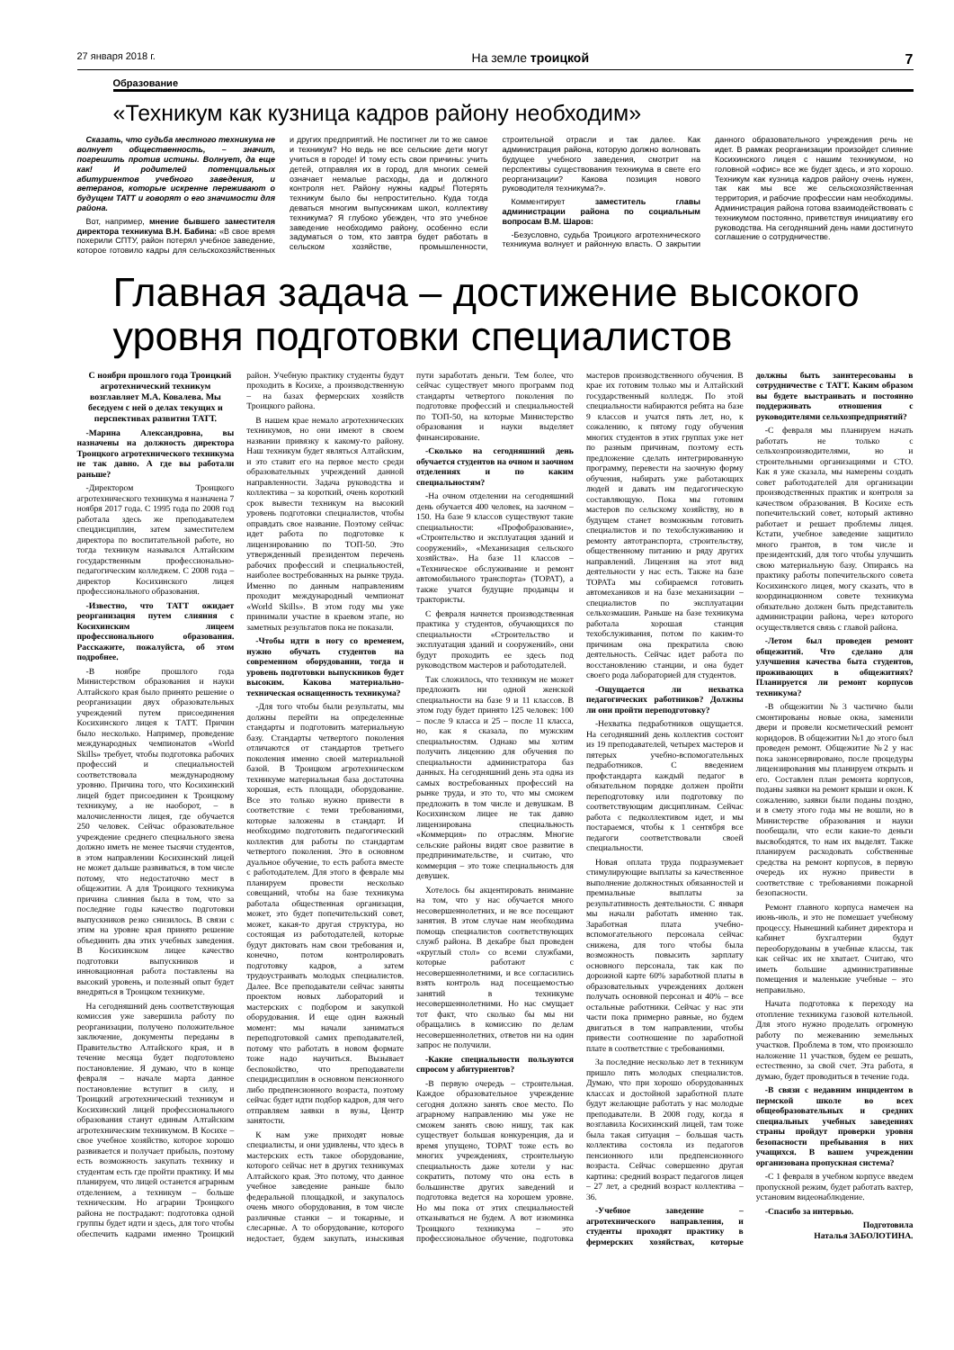27 января 2018 г. На земле троицкой 7
Образование
«Техникум как кузница кадров району необходим»
Сказать, что судьба местного техникума не волнует общественность, – значит, погрешить против истины. Волнует, да еще как! И родителей потенциальных абитуриентов учебного заведения, и ветеранов, которые искренне переживают о будущем ТАТТ и говорят о его значимости для района.
Вот, например, мнение бывшего заместителя директора техникума В.Н. Бабина: «В свое время похерили СПТУ, район потерял учебное заведение, которое готовило кадры для сельскохозяйственных и других предприятий. Не постигнет ли то же самое и техникум? Но ведь не все сельские дети могут учиться в городе! И тому есть свои причины: учить детей, отправляя их в город, для многих семей означает немалые расходы, да и должного контроля нет. Району нужны кадры! Потерять техникум было бы непростительно. Куда тогда деваться многим выпускникам школ, коллективу техникума? Я глубоко убежден, что это учебное заведение необходимо району, особенно если задуматься о том, кто завтра будет работать в сельском хозяйстве, промышленности, строительной отрасли и так далее. Как администрация района, которую должно волновать будущее учебного заведения, смотрит на перспективы существования техникума в свете его реорганизации? Какова позиция нового руководителя техникума?».
Комментирует заместитель главы администрации района по социальным вопросам В.М. Шаров:
-Безусловно, судьба Троицкого агротехнического техникума волнует и районную власть. О закрытии данного образовательного учреждения речь не идет. В рамках реорганизации произойдет слияние Косихинского лицея с нашим техникумом, но головной «офис» все же будет здесь, и это хорошо. Техникум как кузница кадров району очень нужен, так как мы все же сельскохозяйственная территория, и рабочие профессии нам необходимы. Администрация района готова взаимодействовать с техникумом постоянно, приветствуя инициативу его руководства. На сегодняшний день нами достигнуто соглашение о сотрудничестве.
Главная задача – достижение высокого уровня подготовки специалистов
С ноября прошлого года Троицкий агротехнический техникум возглавляет М.А. Ковалева. Мы беседуем с ней о делах текущих и перспективах развития ТАТТ.
-Марина Александровна, вы назначены на должность директора Троицкого агротехнического техникума не так давно. А где вы работали раньше?
-Директором Троицкого агротехнического техникума я назначена 7 ноября 2017 года. С 1995 года по 2008 год работала здесь же преподавателем спецдисциплин, затем заместителем директора по воспитательной работе, но тогда техникум назывался Алтайским государственным профессионально-педагогическим колледжем. С 2008 года – директор Косихинского лицея профессионального образования.
-Известно, что ТАТТ ожидает реорганизация путем слияния с Косихинским лицеем профессионального образования. Расскажите, пожалуйста, об этом подробнее.
-В ноябре прошлого года Министерством образования и науки Алтайского края было принято решение о реорганизации двух образовательных учреждений путем присоединения Косихинского лицея к ТАТТ. Причин было несколько. Например, проведение международных чемпионатов «World Skills» требует, чтобы подготовка рабочих профессий и специальностей соответствовала международному уровню. Причина того, что Косихинский лицей будет присоединен к Троицкому техникуму, а не наоборот, – в малочисленности лицея, где обучается 250 человек. Сейчас образовательное учреждение среднего специального звена должно иметь не менее тысячи студентов, в этом направлении Косихинский лицей не может дальше развиваться, в том числе потому, что недостаточно мест в общежитии. А для Троицкого техникума причина слияния была в том, что за последние годы качество подготовки выпускников резко снизилось. В связи с этим на уровне края принято решение объединить два этих учебных заведения. В Косихинском лицее качество подготовки выпускников и инновационная работа поставлены на высокий уровень, и полезный опыт будет внедряться в Троицком техникуме.
На сегодняшний день соответствующая комиссия уже завершила работу по реорганизации, получено положительное заключение, документы переданы в Правительство Алтайского края, и в течение месяца будет подготовлено постановление. Я думаю, что в конце февраля – начале марта данное постановление вступит в силу, и Троицкий агротехнический техникум и Косихинский лицей профессионального образования станут единым Алтайским агротехническим техникумом. В Косихе – свое учебное хозяйство, которое хорошо развивается и получает прибыль, поэтому есть возможность закупать технику и студентам есть где пройти практику. И мы планируем, что лицей останется аграрным отделением, а техникум – больше техническим. Но аграрии Троицкого района не пострадают: подготовка одной группы будет идти и здесь, для того чтобы обеспечить кадрами именно Троицкий район. Учебную практику студенты будут проходить в Косихе, а производственную – на базах фермерских хозяйств Троицкого района.
В нашем крае немало агротехнических техникумов, но они имеют в своем названии привязку к какому-то району. Наш техникум будет являться Алтайским, и это ставит его на первое место среди образовательных учреждений данной направленности. Задача руководства и коллектива – за короткий, очень короткий срок вывести техникум на высокий уровень подготовки специалистов, чтобы оправдать свое название. Поэтому сейчас идет работа по подготовке к лицензированию по ТОП-50. Это утвержденный президентом перечень рабочих профессий и специальностей, наиболее востребованных на рынке труда. Именно по данным направлениям проходит международный чемпионат «World Skills». В этом году мы уже принимали участие в краевом этапе, но заметных результатов пока не показали.
-Чтобы идти в ногу со временем, нужно обучать студентов на современном оборудовании, тогда и уровень подготовки выпускников будет высоким. Какова материально-техническая оснащенность техникума?
-Для того чтобы были результаты, мы должны перейти на определенные стандарты и подготовить материальную базу. Стандарты четвертого поколения отличаются от стандартов третьего поколения именно своей материальной базой. В Троицком агротехническом техникуме материальная база достаточна хорошая, есть площади, оборудование. Все это только нужно привести в соответствие с теми требованиями, которые заложены в стандарт. И необходимо подготовить педагогический коллектив для работы по стандартам четвертого поколения. Это в основном дуальное обучение, то есть работа вместе с работодателем. Для этого в феврале мы планируем провести несколько совещаний, чтобы на базе техникума работала общественная организация, может, это будет попечительский совет, может, какая-то другая структура, но состоящая из работодателей, которые будут диктовать нам свои требования и, конечно, потом контролировать подготовку кадров, а затем трудоустраивать молодых специалистов. Далее. Все преподаватели сейчас заняты проектом новых лабораторий и мастерских с подбором и закупкой оборудования. И еще один важный момент: мы начали заниматься переподготовкой самих преподавателей, потому что работать в новом формате тоже надо научиться. Вызывает беспокойство, что преподаватели специдисциплин в основном пенсионного либо предпенсионного возраста, поэтому сейчас будет идти подбор кадров, для чего отправляем заявки в вузы, Центр занятости.
К нам уже приходят новые специалисты, и они удивлены, что здесь в мастерских есть такое оборудование, которого сейчас нет в других техникумах Алтайского края. Это потому, что данное учебное заведение раньше было федеральной площадкой, и закупалось очень много оборудования, в том числе различные станки – и токарные, и слесарные. А то оборудование, которого недостает, будем закупать, изыскивая пути заработать деньги. Тем более, что сейчас существует много программ под стандарты четвертого поколения по подготовке профессий и специальностей по ТОП-50, на которые Министерство образования и науки выделяет финансирование.
-Сколько на сегодняшний день обучается студентов на очном и заочном отделениях и по каким специальностям?
-На очном отделении на сегодняшний день обучается 400 человек, на заочном – 150. На базе 9 классов существуют такие специальности: «Профобразование», «Строительство и эксплуатация зданий и сооружений», «Механизация сельского хозяйства». На базе 11 классов – «Техническое обслуживание и ремонт автомобильного транспорта» (ТОРАТ), а также учатся будущие продавцы и трактористы.
С февраля начнется производственная практика у студентов, обучающихся по специальности «Строительство и эксплуатация зданий и сооружений», они будут проходить ее здесь под руководством мастеров и работодателей.
Так сложилось, что техникум не может предложить ни одной женской специальности на базе 9 и 11 классов. В этом году будет принято 125 человек: 100 – после 9 класса и 25 – после 11 класса, но, как я сказала, по мужским специальностям. Однако мы хотим получить лицензию для обучения по специальности администратора баз данных. На сегодняшний день эта одна из самых востребованных профессий на рынке труда, и это то, что мы сможем предложить в том числе и девушкам. В Косихинском лицее не так давно лицензирована специальность «Коммерция» по отраслям. Многие сельские районы видят свое развитие в предпринимательстве, и считаю, что коммерция – это тоже специальность для девушек.
Хотелось бы акцентировать внимание на том, что у нас обучается много несовершеннолетних, и не все посещают занятия. В этом случае нам необходима помощь специалистов соответствующих служб района. В декабре был проведен «круглый стол» со всеми службами, которые работают с несовершеннолетними, и все согласились взять контроль над посещаемостью занятий в техникуме несовершеннолетними. Но нас смущает тот факт, что сколько бы мы ни обращались в комиссию по делам несовершеннолетних, ответов ни на один запрос не получили.
-Какие специальности пользуются спросом у абитуриентов?
-В первую очередь – строительная. Каждое образовательное учреждение сегодня должно занять свое место. По аграрному направлению мы уже не сможем занять свою нишу, так как существует большая конкуренция, да и время упущено, ТОРАТ тоже есть во многих учреждениях, строительную специальность даже хотели у нас сократить, потому что она есть в большинстве других заведений и подготовка ведется на хорошем уровне. Но мы пока от этих специальностей отказываться не будем. А вот изюминка Троицкого техникума – это профессиональное обучение, подготовка мастеров производственного обучения. В крае их готовим только мы и Алтайский государственный колледж. По этой специальности набираются ребята на базе 9 классов и учатся пять лет, но, к сожалению, к пятому году обучения многих студентов в этих группах уже нет по разным причинам, поэтому есть предложение сделать интегрированную программу, перевести на заочную форму обучения, набирать уже работающих людей и давать им педагогическую составляющую. Пока мы готовим мастеров по сельскому хозяйству, но в будущем станет возможным готовить специалистов и по техобслуживанию и ремонту автотранспорта, строительству, общественному питанию и ряду других направлений. Лицензия на этот вид деятельности у нас есть. Также на базе ТОРАТа мы собираемся готовить автомехаников и на базе механизации – специалистов по эксплуатации сельхозмашин. Раньше на базе техникума работала хорошая станция техобслуживания, потом по каким-то причинам она прекратила свою деятельность. Сейчас идет работа по восстановлению станции, и она будет своего рода лабораторией для студентов.
-Ощущается ли нехватка педагогических работников? Должны ли они пройти переподготовку?
-Нехватка педработников ощущается. На сегодняшний день коллектив состоит из 19 преподавателей, четырех мастеров и пятерых учебно-вспомогательных педработников. С введением профстандарта каждый педагог в обязательном порядке должен пройти переподготовку или подготовку по соответствующим дисциплинам. Сейчас работа с педколлективом идет, и мы постараемся, чтобы к 1 сентября все педагоги соответствовали своей специальности.
Новая оплата труда подразумевает стимулирующие выплаты за качественное выполнение должностных обязанностей и премиальные выплаты за результативность деятельности. С января мы начали работать именно так. Заработная плата учебно-вспомогательного персонала сейчас снижена, для того чтобы была возможность повысить зарплату основного персонала, так как по дорожной карте 60% заработной платы в образовательных учреждениях должен получать основной персонал и 40% – все остальные работники. Сейчас у нас эти части пока примерно равные, но будем двигаться в том направлении, чтобы привести соотношение по заработной плате в соответствие с требованиями.
За последние несколько лет в техникум пришло пять молодых специалистов. Думаю, что при хорошо оборудованных классах и достойной заработной плате будут желающие работать у нас молодые преподаватели. В 2008 году, когда я возглавила Косихинский лицей, там тоже была такая ситуация – большая часть коллектива состояла из педагогов пенсионного или предпенсионного возраста. Сейчас совершенно другая картина: средний возраст педагогов лицея – 27 лет, а средний возраст коллектива – 36.
-Учебное заведение – агротехнического направления, и студенты проходят практику в фермерских хозяйствах, которые должны быть заинтересованы в сотрудничестве с ТАТТ. Каким образом вы будете выстраивать и постоянно поддерживать отношения с руководителями сельхозпредприятий?
-С февраля мы планируем начать работать не только с сельхозпроизводителями, но и строительными организациями и СТО. Как я уже сказала, мы намерены создать совет работодателей для организации производственных практик и контроля за качеством образования. В Косихе есть попечительский совет, который активно работает и решает проблемы лицея. Кстати, учебное заведение защитило много грантов, в том числе и президентский, для того чтобы улучшить свою материальную базу. Опираясь на практику работы попечительского совета Косихинского лицея, могу сказать, что в координационном совете техникума обязательно должен быть представитель администрации района, через которого осуществляется связь с главой района.
-Летом был проведен ремонт общежитий. Что сделано для улучшения качества быта студентов, проживающих в общежитиях? Планируется ли ремонт корпусов техникума?
-В общежитии №3 частично были смонтированы новые окна, заменили двери и провели косметический ремонт коридоров. В общежитии №1 до этого был проведен ремонт. Общежитие №2 у нас пока законсервировано, после процедуры лицензирования мы планируем открыть и его. Составлен план ремонта корпусов, поданы заявки на ремонт крыши и окон. К сожалению, заявки были поданы поздно, и в смету этого года мы не вошли, но в Министерстве образования и науки пообещали, что если какие-то деньги высвободятся, то нам их выделят. Также планируем расходовать собственные средства на ремонт корпусов, в первую очередь их нужно привести в соответствие с требованиями пожарной безопасности.
Ремонт главного корпуса намечен на июнь-июль, и это не помешает учебному процессу. Нынешний кабинет директора и кабинет бухгалтерии будут переоборудованы в учебные классы, так как сейчас их не хватает. Считаю, что иметь большие административные помещения и маленькие учебные – это неправильно.
Начата подготовка к переходу на отопление техникума газовой котельной. Для этого нужно проделать огромную работу по межеванию земельных участков. Проблема в том, что произошло наложение 11 участков, будем ее решать, естественно, за свой счет. Эта работа, я думаю, будет проводиться в течение года.
-В связи с недавним инцидентом в пермской школе во всех общеобразовательных и средних специальных учебных заведениях страны пройдут проверки уровня безопасности пребывания в них учащихся. В вашем учреждении организована пропускная система?
-С 1 февраля в учебном корпусе введем пропускной режим, будет работать вахтер, установим видеонаблюдение.
-Спасибо за интервью.
Подготовила
Наталья ЗАБОЛОТИНА.